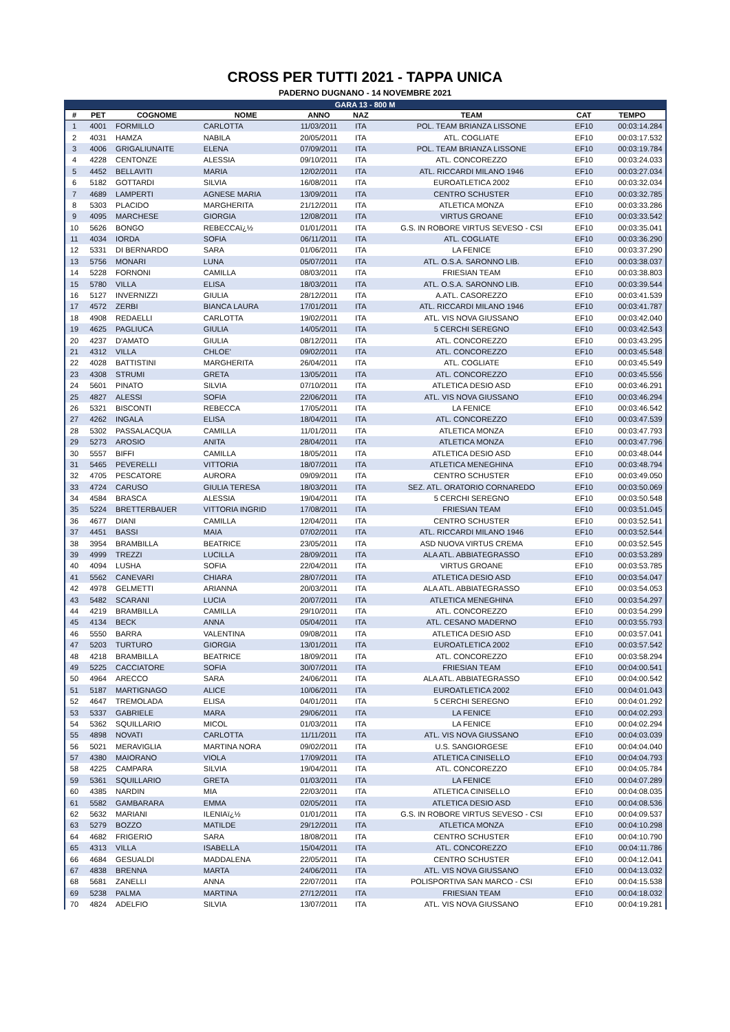CROSS PER TUTTI 2021 - TAPPA UNICA
PADERNO DUGNANO - 14 NOVEMBRE 2021
| GARA 13 - 800 M | | | | | | | | |
| --- | --- | --- | --- | --- | --- | --- | --- | --- |
| # | PET | COGNOME | NOME | ANNO | NAZ | TEAM | CAT | TEMPO |
| 1 | 4001 | FORMILLO | CARLOTTA | 11/03/2011 | ITA | POL. TEAM BRIANZA LISSONE | EF10 | 00:03:14.284 |
| 2 | 4031 | HAMZA | NABILA | 20/05/2011 | ITA | ATL. COGLIATE | EF10 | 00:03:17.532 |
| 3 | 4006 | GRIGALIUNAITE | ELENA | 07/09/2011 | ITA | POL. TEAM BRIANZA LISSONE | EF10 | 00:03:19.784 |
| 4 | 4228 | CENTONZE | ALESSIA | 09/10/2011 | ITA | ATL. CONCOREZZO | EF10 | 00:03:24.033 |
| 5 | 4452 | BELLAVITI | MARIA | 12/02/2011 | ITA | ATL. RICCARDI MILANO 1946 | EF10 | 00:03:27.034 |
| 6 | 5182 | GOTTARDI | SILVIA | 16/08/2011 | ITA | EUROATLETICA 2002 | EF10 | 00:03:32.034 |
| 7 | 4689 | LAMPERTI | AGNESE MARIA | 13/09/2011 | ITA | CENTRO SCHUSTER | EF10 | 00:03:32.785 |
| 8 | 5303 | PLACIDO | MARGHERITA | 21/12/2011 | ITA | ATLETICA MONZA | EF10 | 00:03:33.286 |
| 9 | 4095 | MARCHESE | GIORGIA | 12/08/2011 | ITA | VIRTUS GROANE | EF10 | 00:03:33.542 |
| 10 | 5626 | BONGO | REBECCAï¿½ | 01/01/2011 | ITA | G.S. IN ROBORE VIRTUS SEVESO - CSI | EF10 | 00:03:35.041 |
| 11 | 4034 | IORDA | SOFIA | 06/11/2011 | ITA | ATL. COGLIATE | EF10 | 00:03:36.290 |
| 12 | 5331 | DI BERNARDO | SARA | 01/06/2011 | ITA | LA FENICE | EF10 | 00:03:37.290 |
| 13 | 5756 | MONARI | LUNA | 05/07/2011 | ITA | ATL. O.S.A. SARONNO LIB. | EF10 | 00:03:38.037 |
| 14 | 5228 | FORNONI | CAMILLA | 08/03/2011 | ITA | FRIESIAN TEAM | EF10 | 00:03:38.803 |
| 15 | 5780 | VILLA | ELISA | 18/03/2011 | ITA | ATL. O.S.A. SARONNO LIB. | EF10 | 00:03:39.544 |
| 16 | 5127 | INVERNIZZI | GIULIA | 28/12/2011 | ITA | A.ATL. CASOREZZO | EF10 | 00:03:41.539 |
| 17 | 4572 | ZERBI | BIANCA LAURA | 17/01/2011 | ITA | ATL. RICCARDI MILANO 1946 | EF10 | 00:03:41.787 |
| 18 | 4908 | REDAELLI | CARLOTTA | 19/02/2011 | ITA | ATL. VIS NOVA GIUSSANO | EF10 | 00:03:42.040 |
| 19 | 4625 | PAGLIUCA | GIULIA | 14/05/2011 | ITA | 5 CERCHI SEREGNO | EF10 | 00:03:42.543 |
| 20 | 4237 | D'AMATO | GIULIA | 08/12/2011 | ITA | ATL. CONCOREZZO | EF10 | 00:03:43.295 |
| 21 | 4312 | VILLA | CHLOE' | 09/02/2011 | ITA | ATL. CONCOREZZO | EF10 | 00:03:45.548 |
| 22 | 4028 | BATTISTINI | MARGHERITA | 26/04/2011 | ITA | ATL. COGLIATE | EF10 | 00:03:45.549 |
| 23 | 4308 | STRUMI | GRETA | 13/05/2011 | ITA | ATL. CONCOREZZO | EF10 | 00:03:45.556 |
| 24 | 5601 | PINATO | SILVIA | 07/10/2011 | ITA | ATLETICA DESIO ASD | EF10 | 00:03:46.291 |
| 25 | 4827 | ALESSI | SOFIA | 22/06/2011 | ITA | ATL. VIS NOVA GIUSSANO | EF10 | 00:03:46.294 |
| 26 | 5321 | BISCONTI | REBECCA | 17/05/2011 | ITA | LA FENICE | EF10 | 00:03:46.542 |
| 27 | 4262 | INGALA | ELISA | 18/04/2011 | ITA | ATL. CONCOREZZO | EF10 | 00:03:47.539 |
| 28 | 5302 | PASSALACQUA | CAMILLA | 11/01/2011 | ITA | ATLETICA MONZA | EF10 | 00:03:47.793 |
| 29 | 5273 | AROSIO | ANITA | 28/04/2011 | ITA | ATLETICA MONZA | EF10 | 00:03:47.796 |
| 30 | 5557 | BIFFI | CAMILLA | 18/05/2011 | ITA | ATLETICA DESIO ASD | EF10 | 00:03:48.044 |
| 31 | 5465 | PEVERELLI | VITTORIA | 18/07/2011 | ITA | ATLETICA MENEGHINA | EF10 | 00:03:48.794 |
| 32 | 4705 | PESCATORE | AURORA | 09/09/2011 | ITA | CENTRO SCHUSTER | EF10 | 00:03:49.050 |
| 33 | 4724 | CARUSO | GIULIA TERESA | 18/03/2011 | ITA | SEZ. ATL. ORATORIO CORNAREDO | EF10 | 00:03:50.069 |
| 34 | 4584 | BRASCA | ALESSIA | 19/04/2011 | ITA | 5 CERCHI SEREGNO | EF10 | 00:03:50.548 |
| 35 | 5224 | BRETTERBAUER | VITTORIA INGRID | 17/08/2011 | ITA | FRIESIAN TEAM | EF10 | 00:03:51.045 |
| 36 | 4677 | DIANI | CAMILLA | 12/04/2011 | ITA | CENTRO SCHUSTER | EF10 | 00:03:52.541 |
| 37 | 4451 | BASSI | MAIA | 07/02/2011 | ITA | ATL. RICCARDI MILANO 1946 | EF10 | 00:03:52.544 |
| 38 | 3954 | BRAMBILLA | BEATRICE | 23/05/2011 | ITA | ASD NUOVA VIRTUS CREMA | EF10 | 00:03:52.545 |
| 39 | 4999 | TREZZI | LUCILLA | 28/09/2011 | ITA | ALA ATL. ABBIATEGRASSO | EF10 | 00:03:53.289 |
| 40 | 4094 | LUSHA | SOFIA | 22/04/2011 | ITA | VIRTUS GROANE | EF10 | 00:03:53.785 |
| 41 | 5562 | CANEVARI | CHIARA | 28/07/2011 | ITA | ATLETICA DESIO ASD | EF10 | 00:03:54.047 |
| 42 | 4978 | GELMETTI | ARIANNA | 20/03/2011 | ITA | ALA ATL. ABBIATEGRASSO | EF10 | 00:03:54.053 |
| 43 | 5482 | SCARANI | LUCIA | 20/07/2011 | ITA | ATLETICA MENEGHINA | EF10 | 00:03:54.297 |
| 44 | 4219 | BRAMBILLA | CAMILLA | 29/10/2011 | ITA | ATL. CONCOREZZO | EF10 | 00:03:54.299 |
| 45 | 4134 | BECK | ANNA | 05/04/2011 | ITA | ATL. CESANO MADERNO | EF10 | 00:03:55.793 |
| 46 | 5550 | BARRA | VALENTINA | 09/08/2011 | ITA | ATLETICA DESIO ASD | EF10 | 00:03:57.041 |
| 47 | 5203 | TURTURO | GIORGIA | 13/01/2011 | ITA | EUROATLETICA 2002 | EF10 | 00:03:57.542 |
| 48 | 4218 | BRAMBILLA | BEATRICE | 18/09/2011 | ITA | ATL. CONCOREZZO | EF10 | 00:03:58.294 |
| 49 | 5225 | CACCIATORE | SOFIA | 30/07/2011 | ITA | FRIESIAN TEAM | EF10 | 00:04:00.541 |
| 50 | 4964 | ARECCO | SARA | 24/06/2011 | ITA | ALA ATL. ABBIATEGRASSO | EF10 | 00:04:00.542 |
| 51 | 5187 | MARTIGNAGO | ALICE | 10/06/2011 | ITA | EUROATLETICA 2002 | EF10 | 00:04:01.043 |
| 52 | 4647 | TREMOLADA | ELISA | 04/01/2011 | ITA | 5 CERCHI SEREGNO | EF10 | 00:04:01.292 |
| 53 | 5337 | GABRIELE | MARA | 29/06/2011 | ITA | LA FENICE | EF10 | 00:04:02.293 |
| 54 | 5362 | SQUILLARIO | MICOL | 01/03/2011 | ITA | LA FENICE | EF10 | 00:04:02.294 |
| 55 | 4898 | NOVATI | CARLOTTA | 11/11/2011 | ITA | ATL. VIS NOVA GIUSSANO | EF10 | 00:04:03.039 |
| 56 | 5021 | MERAVIGLIA | MARTINA NORA | 09/02/2011 | ITA | U.S. SANGIORGESE | EF10 | 00:04:04.040 |
| 57 | 4380 | MAIORANO | VIOLA | 17/09/2011 | ITA | ATLETICA CINISELLO | EF10 | 00:04:04.793 |
| 58 | 4225 | CAMPARA | SILVIA | 19/04/2011 | ITA | ATL. CONCOREZZO | EF10 | 00:04:05.784 |
| 59 | 5361 | SQUILLARIO | GRETA | 01/03/2011 | ITA | LA FENICE | EF10 | 00:04:07.289 |
| 60 | 4385 | NARDIN | MIA | 22/03/2011 | ITA | ATLETICA CINISELLO | EF10 | 00:04:08.035 |
| 61 | 5582 | GAMBARARA | EMMA | 02/05/2011 | ITA | ATLETICA DESIO ASD | EF10 | 00:04:08.536 |
| 62 | 5632 | MARIANI | ILENIAï¿½ | 01/01/2011 | ITA | G.S. IN ROBORE VIRTUS SEVESO - CSI | EF10 | 00:04:09.537 |
| 63 | 5279 | BOZZO | MATILDE | 29/12/2011 | ITA | ATLETICA MONZA | EF10 | 00:04:10.298 |
| 64 | 4682 | FRIGERIO | SARA | 18/08/2011 | ITA | CENTRO SCHUSTER | EF10 | 00:04:10.790 |
| 65 | 4313 | VILLA | ISABELLA | 15/04/2011 | ITA | ATL. CONCOREZZO | EF10 | 00:04:11.786 |
| 66 | 4684 | GESUALDI | MADDALENA | 22/05/2011 | ITA | CENTRO SCHUSTER | EF10 | 00:04:12.041 |
| 67 | 4838 | BRENNA | MARTA | 24/06/2011 | ITA | ATL. VIS NOVA GIUSSANO | EF10 | 00:04:13.032 |
| 68 | 5681 | ZANELLI | ANNA | 22/07/2011 | ITA | POLISPORTIVA SAN MARCO - CSI | EF10 | 00:04:15.538 |
| 69 | 5238 | PALMA | MARTINA | 27/12/2011 | ITA | FRIESIAN TEAM | EF10 | 00:04:18.032 |
| 70 | 4824 | ADELFIO | SILVIA | 13/07/2011 | ITA | ATL. VIS NOVA GIUSSANO | EF10 | 00:04:19.281 |